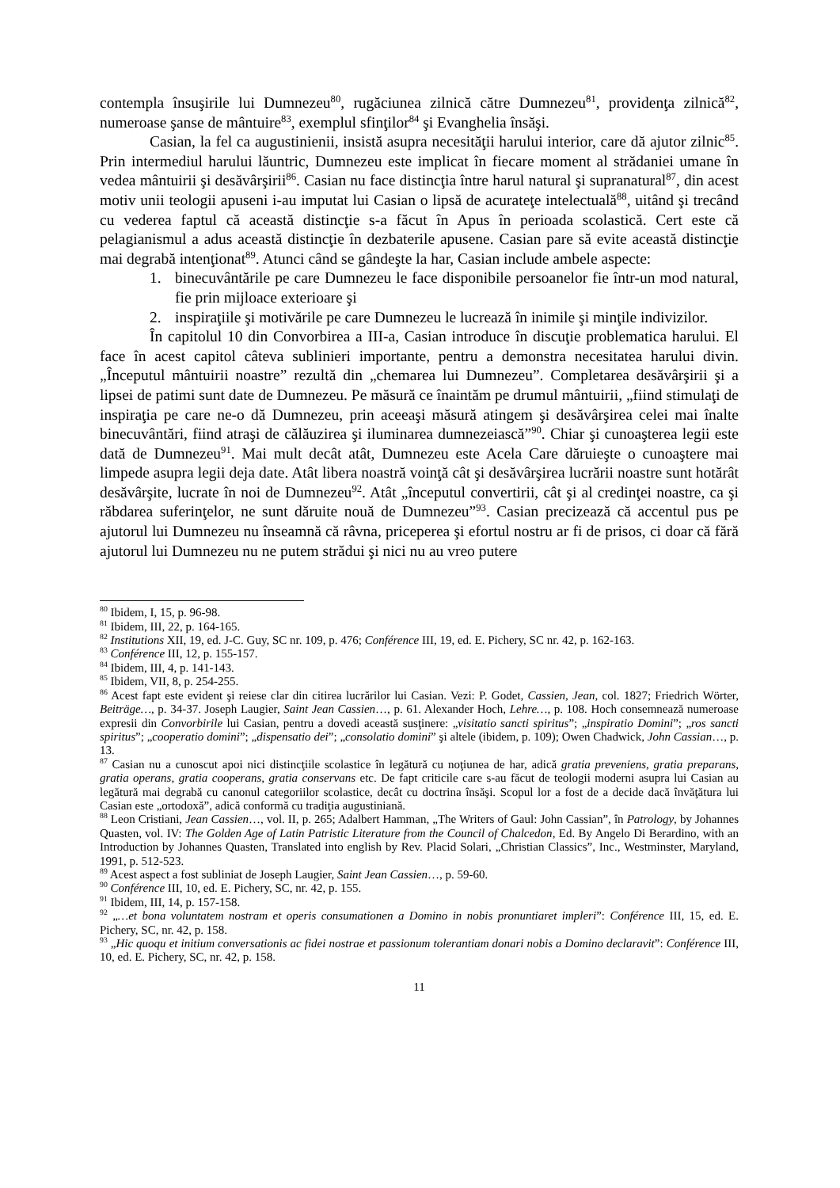contempla însuşirile lui Dumnezeu<sup>80</sup>, rugăciunea zilnică către Dumnezeu<sup>81</sup>, providenţa zilnică<sup>82</sup>, numeroase şanse de mântuire<sup>83</sup>, exemplul sfinţilor<sup>84</sup> şi Evanghelia însăşi.
Casian, la fel ca augustinienii, insistă asupra necesităţii harului interior, care dă ajutor zilnic<sup>85</sup>. Prin intermediul harului lăuntric, Dumnezeu este implicat în fiecare moment al strădaniei umane în vedea mântuirii şi desăvârşirii<sup>86</sup>. Casian nu face distincţia între harul natural şi supranatural<sup>87</sup>, din acest motiv unii teologii apuseni i-au imputat lui Casian o lipsă de acurateţe intelectuală<sup>88</sup>, uitând şi trecând cu vederea faptul că această distincţie s-a făcut în Apus în perioada scolastică. Cert este că pelagianismul a adus această distincţie în dezbaterile apusene. Casian pare să evite această distincţie mai degrabă intenţionat<sup>89</sup>. Atunci când se gândeşte la har, Casian include ambele aspecte:
1. binecuvântările pe care Dumnezeu le face disponibile persoanelor fie într-un mod natural, fie prin mijloace exterioare şi
2. inspiraţiile şi motivările pe care Dumnezeu le lucrează în inimile şi minţile indivizilor.
În capitolul 10 din Convorbirea a III-a, Casian introduce în discuţie problematica harului. El face în acest capitol câteva sublinieri importante, pentru a demonstra necesitatea harului divin. „Începutul mântuirii noastre” rezultă din „chemarea lui Dumnezeu”. Completarea desăvârşirii şi a lipsei de patimi sunt date de Dumnezeu. Pe măsură ce înaintăm pe drumul mântuirii, „fiind stimulaţi de inspiraţia pe care ne-o dă Dumnezeu, prin aceeaşi măsură atingem şi desăvârşirea celei mai înalte binecuvântări, fiind atraşi de călăuzirea şi iluminarea dumnezeiască”<sup>90</sup>. Chiar şi cunoaşterea legii este dată de Dumnezeu<sup>91</sup>. Mai mult decât atât, Dumnezeu este Acela Care dăruieşte o cunoaştere mai limpede asupra legii deja date. Atât libera noastră voinţă cât şi desăvârşirea lucrării noastre sunt hotărât desăvârşite, lucrate în noi de Dumnezeu<sup>92</sup>. Atât „începutul convertirii, cât şi al credinţei noastre, ca şi răbdarea suferinţelor, ne sunt dăruite nouă de Dumnezeu”<sup>93</sup>. Casian precizează că accentul pus pe ajutorul lui Dumnezeu nu înseamnă că râvna, priceperea şi efortul nostru ar fi de prisos, ci doar că fără ajutorul lui Dumnezeu nu ne putem strădui şi nici nu au vreo putere
<sup>80</sup> Ibidem, I, 15, p. 96-98.
<sup>81</sup> Ibidem, III, 22, p. 164-165.
<sup>82</sup> Institutions XII, 19, ed. J-C. Guy, SC nr. 109, p. 476; Conférence III, 19, ed. E. Pichery, SC nr. 42, p. 162-163.
<sup>83</sup> Conférence III, 12, p. 155-157.
<sup>84</sup> Ibidem, III, 4, p. 141-143.
<sup>85</sup> Ibidem, VII, 8, p. 254-255.
<sup>86</sup> Acest fapt este evident şi reiese clar din citirea lucrărilor lui Casian. Vezi: P. Godet, Cassien, Jean, col. 1827; Friedrich Wörter, Beiträge…, p. 34-37. Joseph Laugier, Saint Jean Cassien…, p. 61. Alexander Hoch, Lehre…, p. 108. Hoch consemnează numeroase expresii din Convorbirile lui Casian, pentru a dovedi această susţinere: „visitatio sancti spiritus”; „inspiratio Domini”; „ros sancti spiritus”; „cooperatio domini”; „dispensatio dei”; „consolatio domini” şi altele (ibidem, p. 109); Owen Chadwick, John Cassian…, p. 13.
<sup>87</sup> Casian nu a cunoscut apoi nici distincţiile scolastice în legătură cu noţiunea de har, adică gratia preveniens, gratia preparans, gratia operans, gratia cooperans, gratia conservans etc. De fapt criticile care s-au făcut de teologii moderni asupra lui Casian au legătură mai degrabă cu canonul categoriilor scolastice, decât cu doctrina însăşi. Scopul lor a fost de a decide dacă învăţătura lui Casian este „ortodoxă”, adică conformă cu tradiţia augustiniană.
<sup>88</sup> Leon Cristiani, Jean Cassien…, vol. II, p. 265; Adalbert Hamman, „The Writers of Gaul: John Cassian”, în Patrology, by Johannes Quasten, vol. IV: The Golden Age of Latin Patristic Literature from the Council of Chalcedon, Ed. By Angelo Di Berardino, with an Introduction by Johannes Quasten, Translated into english by Rev. Placid Solari, „Christian Classics”, Inc., Westminster, Maryland, 1991, p. 512-523.
<sup>89</sup> Acest aspect a fost subliniat de Joseph Laugier, Saint Jean Cassien…, p. 59-60.
<sup>90</sup> Conférence III, 10, ed. E. Pichery, SC, nr. 42, p. 155.
<sup>91</sup> Ibidem, III, 14, p. 157-158.
<sup>92</sup> „…et bona voluntatem nostram et operis consumationen a Domino in nobis pronuntiaret impleri”: Conférence III, 15, ed. E. Pichery, SC, nr. 42, p. 158.
<sup>93</sup> „Hic quoqu et initium conversationis ac fidei nostrae et passionum tolerantiam donari nobis a Domino declaravit”: Conférence III, 10, ed. E. Pichery, SC, nr. 42, p. 158.
11